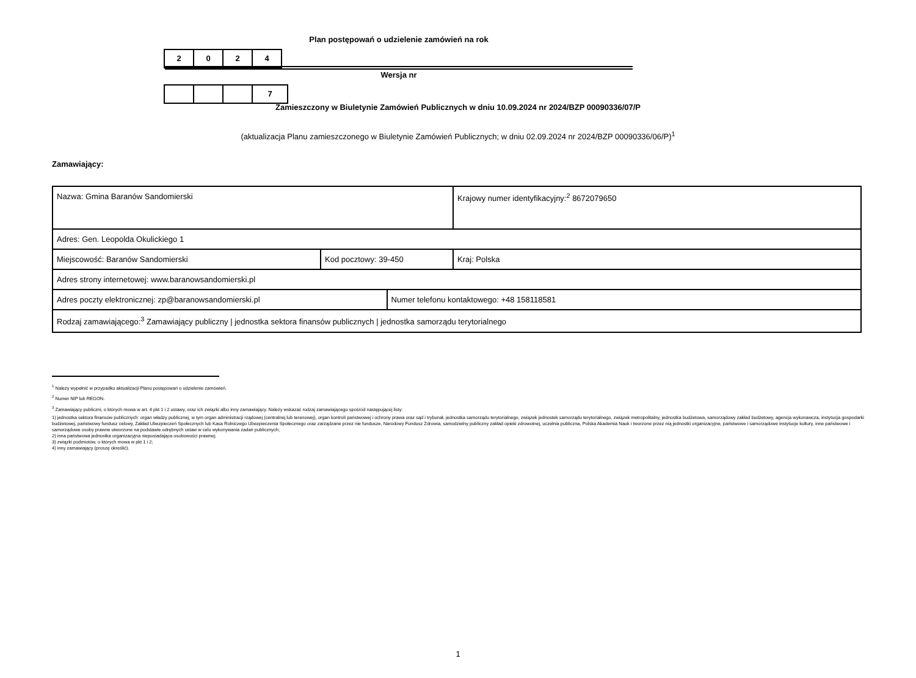Plan postępowań o udzielenie zamówień na rok 2024
Wersja nr 7
Zamieszczony w Biuletynie Zamówień Publicznych w dniu 10.09.2024 nr 2024/BZP 00090336/07/P
(aktualizacja Planu zamieszczonego w Biuletynie Zamówień Publicznych; w dniu 02.09.2024 nr 2024/BZP 00090336/06/P)<sup>1</sup>
Zamawiający:
| Nazwa: Gmina Baranów Sandomierski | | | Krajowy numer identyfikacyjny:<sup>2</sup> 8672079650 |
| Adres: Gen. Leopolda Okulickiego 1 | | | |
| Miejscowość: Baranów Sandomierski | Kod pocztowy: 39-450 | | Kraj: Polska |
| Adres strony internetowej: www.baranowsandomierski.pl | | | |
| Adres poczty elektronicznej: zp@baranowsandomierski.pl | | Numer telefonu kontaktowego: +48 158118581 | |
| Rodzaj zamawiającego:<sup>3</sup> Zamawiający publiczny / jednostka sektora finansów publicznych / jednostka samorządu terytorialnego | | | |
<sup>1</sup> Należy wypełnić w przypadku aktualizacji Planu postępowań o udzielenie zamówień.
<sup>2</sup> Numer NIP lub REGON.
<sup>3</sup> Zamawiający publiczni, o których mowa w art. 4 pkt 1 i 2 ustawy, oraz ich związki albo inny zamawiający. Należy wskazać rodzaj zamawiającego spośród następującej listy:
1) jednostka sektora finansów publicznych: organ władzy publicznej, w tym organ administracji rządowej (centralnej lub terenowej), organ kontroli państwowej i ochrony prawa oraz sąd i trybunał, jednostka samorządu terytorialnego, związek jednostek samorządu terytorialnego, związek metropolitalny, jednostka budżetowa, samorządowy zakład budżetowy, agencja wykonawcza, instytucja gospodarki budżetowej, państwowy fundusz celowy, Zakład Ubezpieczeń Społecznych lub Kasa Rolniczego Ubezpieczenia Społecznego oraz zarządzane przez nie fundusze, Narodowy Fundusz Zdrowia, samodzielny publiczny zakład opieki zdrowotnej, uczelnia publiczna, Polska Akademia Nauk i tworzone przez nią jednostki organizacyjne, państwowe i samorządowe instytucje kultury, inne państwowe i samorządowe osoby prawne utworzone na podstawie odrębnych ustaw w celu wykonywania zadań publicznych;
2) inna państwowa jednostka organizacyjna nieposiadająca osobowości prawnej;
3) związki podmiotów, o których mowa w pkt 1 i 2;
4) inny zamawiający (proszę określić).
1